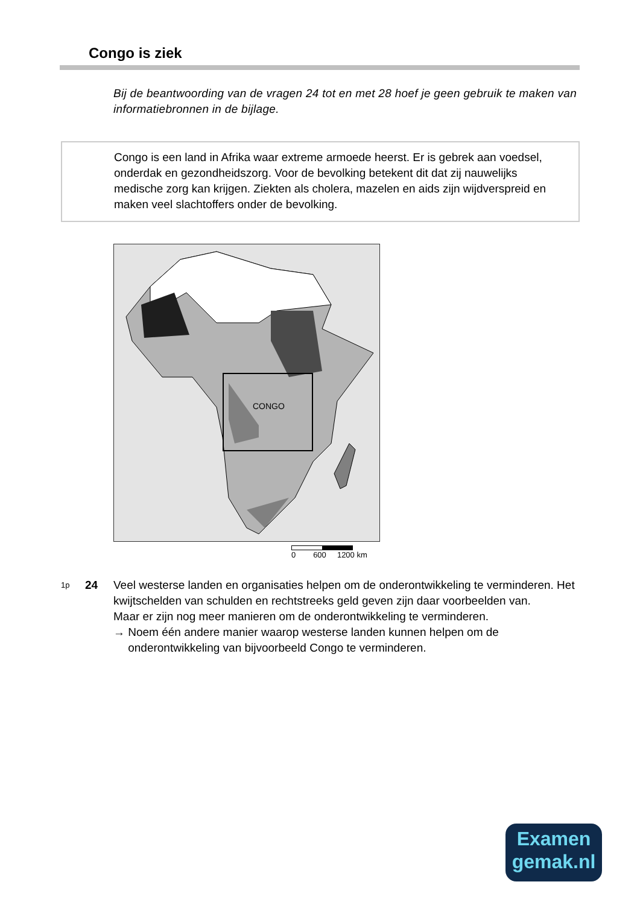Congo is ziek
Bij de beantwoording van de vragen 24 tot en met 28 hoef je geen gebruik te maken van informatiebronnen in de bijlage.
Congo is een land in Afrika waar extreme armoede heerst. Er is gebrek aan voedsel, onderdak en gezondheidszorg. Voor de bevolking betekent dit dat zij nauwelijks medische zorg kan krijgen. Ziekten als cholera, mazelen en aids zijn wijdverspreid en maken veel slachtoffers onder de bevolking.
CONGO
0 600 1200 km
1p
24 Veel westerse landen en organisaties helpen om de onderontwikkeling te verminderen. Het kwijtschelden van schulden en rechtstreeks geld geven zijn daar voorbeelden van.
Maar er zijn nog meer manieren om de onderontwikkeling te verminderen.
→ Noem één andere manier waarop westerse landen kunnen helpen om de onderontwikkeling van bijvoorbeeld Congo te verminderen.
Examen
gemak.nl